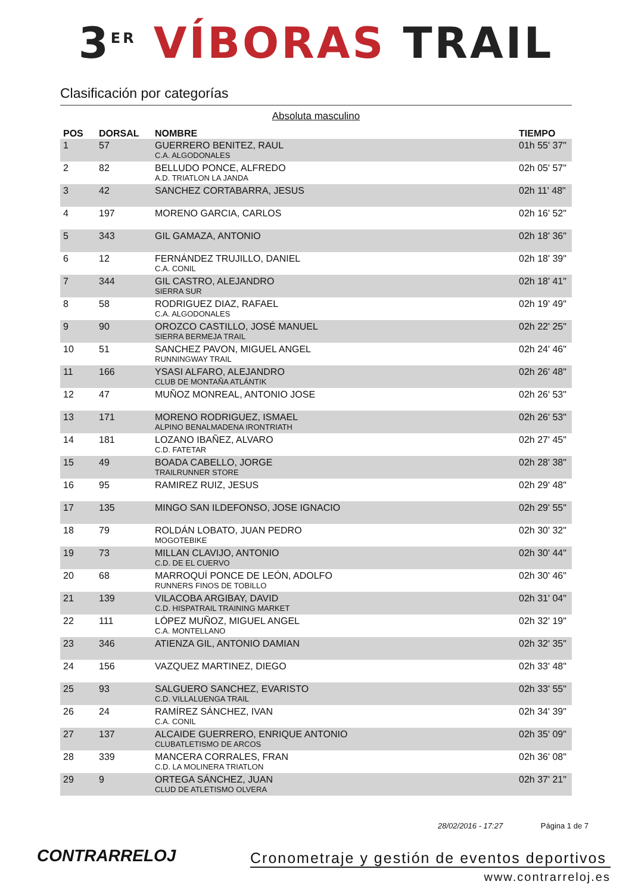3<sup>ER</sup> VÍBORAS TRAIL
Clasificación por categorías
Absoluta masculino
| POS | DORSAL | NOMBRE | TIEMPO |
| --- | --- | --- | --- |
| 1 | 57 | GUERRERO BENITEZ, RAUL C.A. ALGODONALES | 01h 55' 37" |
| 2 | 82 | BELLUDO PONCE, ALFREDO A.D. TRIATLON LA JANDA | 02h 05' 57" |
| 3 | 42 | SANCHEZ CORTABARRA, JESUS | 02h 11' 48" |
| 4 | 197 | MORENO GARCIA, CARLOS | 02h 16' 52" |
| 5 | 343 | GIL GAMAZA, ANTONIO | 02h 18' 36" |
| 6 | 12 | FERNÁNDEZ TRUJILLO, DANIEL C.A. CONIL | 02h 18' 39" |
| 7 | 344 | GIL CASTRO, ALEJANDRO SIERRA SUR | 02h 18' 41" |
| 8 | 58 | RODRIGUEZ DIAZ, RAFAEL C.A. ALGODONALES | 02h 19' 49" |
| 9 | 90 | OROZCO CASTILLO, JOSÉ MANUEL SIERRA BERMEJA TRAIL | 02h 22' 25" |
| 10 | 51 | SANCHEZ PAVON, MIGUEL ANGEL RUNNINGWAY TRAIL | 02h 24' 46" |
| 11 | 166 | YSASI ALFARO, ALEJANDRO CLUB DE MONTAÑA ATLÁNTIK | 02h 26' 48" |
| 12 | 47 | MUÑOZ MONREAL, ANTONIO JOSE | 02h 26' 53" |
| 13 | 171 | MORENO RODRIGUEZ, ISMAEL ALPINO BENALMADENA IRONTRIATH | 02h 26' 53" |
| 14 | 181 | LOZANO IBAÑEZ, ALVARO C.D. FATETAR | 02h 27' 45" |
| 15 | 49 | BOADA CABELLO, JORGE TRAILRUNNER STORE | 02h 28' 38" |
| 16 | 95 | RAMIREZ RUIZ, JESUS | 02h 29' 48" |
| 17 | 135 | MINGO SAN ILDEFONSO, JOSE IGNACIO | 02h 29' 55" |
| 18 | 79 | ROLDÁN LOBATO, JUAN PEDRO MOGOTEBIKE | 02h 30' 32" |
| 19 | 73 | MILLAN CLAVIJO, ANTONIO C.D. DE EL CUERVO | 02h 30' 44" |
| 20 | 68 | MARROQUÍ PONCE DE LEÓN, ADOLFO RUNNERS FINOS DE TOBILLO | 02h 30' 46" |
| 21 | 139 | VILACOBA ARGIBAY, DAVID C.D. HISPATRAIL TRAINING MARKET | 02h 31' 04" |
| 22 | 111 | LÓPEZ MUÑOZ, MIGUEL ANGEL C.A. MONTELLANO | 02h 32' 19" |
| 23 | 346 | ATIENZA GIL, ANTONIO DAMIAN | 02h 32' 35" |
| 24 | 156 | VAZQUEZ MARTINEZ, DIEGO | 02h 33' 48" |
| 25 | 93 | SALGUERO SANCHEZ, EVARISTO C.D. VILLALUENGA TRAIL | 02h 33' 55" |
| 26 | 24 | RAMÍREZ SÁNCHEZ, IVAN C.A. CONIL | 02h 34' 39" |
| 27 | 137 | ALCAIDE GUERRERO, ENRIQUE ANTONIO CLUBATLETISMO DE ARCOS | 02h 35' 09" |
| 28 | 339 | MANCERA CORRALES, FRAN C.D. LA MOLINERA TRIATLON | 02h 36' 08" |
| 29 | 9 | ORTEGA SÁNCHEZ, JUAN CLUD DE ATLETISMO OLVERA | 02h 37' 21" |
28/02/2016 - 17:27 Página 1 de 7
CONTRARRELOJ
Cronometraje y gestión de eventos deportivos
www.contrarreloj.es